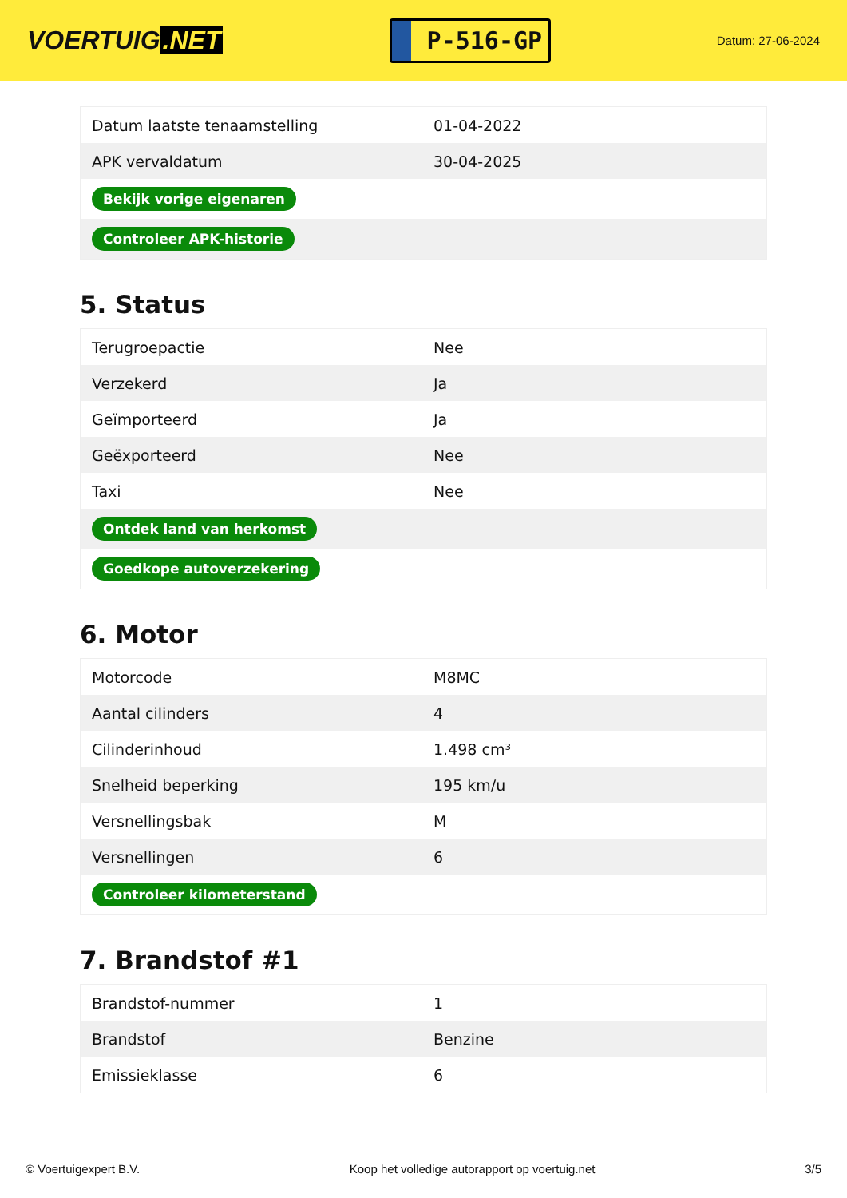VOERTUIG.NET
P-516-GP
Datum: 27-06-2024
| Datum laatste tenaamstelling | 01-04-2022 |
| APK vervaldatum | 30-04-2025 |
| Bekijk vorige eigenaren | |
| Controleer APK-historie | |
5. Status
| Terugroepactie | Nee |
| Verzekerd | Ja |
| Geïmporteerd | Ja |
| Geëxporteerd | Nee |
| Taxi | Nee |
| Ontdek land van herkomst | |
| Goedkope autoverzekering | |
6. Motor
| Motorcode | M8MC |
| Aantal cilinders | 4 |
| Cilinderinhoud | 1.498 cm³ |
| Snelheid beperking | 195 km/u |
| Versnellingsbak | M |
| Versnellingen | 6 |
| Controleer kilometerstand | |
7. Brandstof #1
| Brandstof-nummer | 1 |
| Brandstof | Benzine |
| Emissieklasse | 6 |
© Voertuigexpert B.V. Koop het volledige autorapport op voertuig.net 3/5